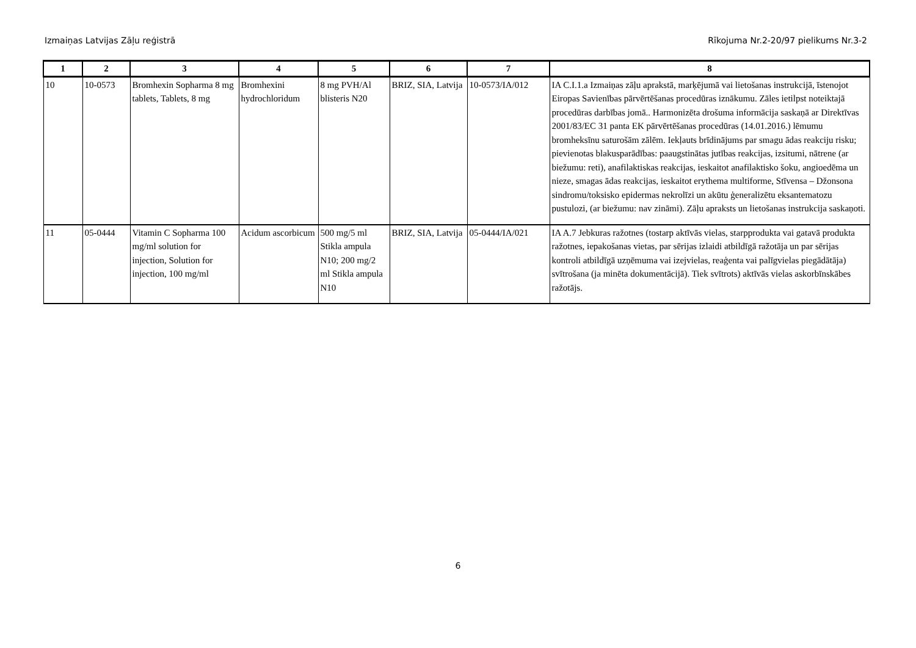Izmaiņas Latvijas Zāļu reģistrā Rīkojuma Nr.2-20/97 pielikums Nr.3-2
| 1 | 2 | 3 | 4 | 5 | 6 | 7 | 8 |
| --- | --- | --- | --- | --- | --- | --- | --- |
| 10 | 10-0573 | Bromhexin Sopharma 8 mg tablets, Tablets, 8 mg | Bromhexini hydrochloridum | 8 mg PVH/Al blisteris N20 | BRIZ, SIA, Latvija | 10-0573/IA/012 | IA C.I.1.a Izmaiņas zāļu aprakstā, marķējumā vai lietošanas instrukcijā, īstenojot Eiropas Savienības pārvērtēšanas procedūras iznākumu. Zāles ietilpst noteiktajā procedūras darbības jomā.. Harmonizēta drošuma informācija saskaņā ar Direktīvas 2001/83/EC 31 panta EK pārvērtēšanas procedūras (14.01.2016.) lēmumu bromheksīnu saturošām zālēm. Iekļauts brīdinājums par smagu ādas reakciju risku; pievienotas blakusparādības: paaugstinātas jutības reakcijas, izsitumi, nātrene (ar biežumu: reti), anafilaktiskas reakcijas, ieskaitot anafilaktisko šoku, angioedēma un nieze, smagas ādas reakcijas, ieskaitot erythema multiforme, Stīvensa – Džonsona sindromu/toksisko epidermas nekrolīzi un akūtu ģeneralizētu eksantematozu pustulozi, (ar biežumu: nav zināmi). Zāļu apraksts un lietošanas instrukcija saskaņoti. |
| 11 | 05-0444 | Vitamin C Sopharma 100 mg/ml solution for injection, Solution for injection, 100 mg/ml | Acidum ascorbicum | 500 mg/5 ml Stikla ampula N10; 200 mg/2 ml Stikla ampula N10 | BRIZ, SIA, Latvija | 05-0444/IA/021 | IA A.7 Jebkuras ražotnes (tostarp aktīvās vielas, starpprodukta vai gatavā produkta ražotnes, iepakošanas vietas, par sērijas izlaidi atbildīgā ražotāja un par sērijas kontroli atbildīgā uzņēmuma vai izejvielas, reaģenta vai palīgvielas piegādātāja) svītrošana (ja minēta dokumentācijā). Tiek svītrots) aktīvās vielas askorbīnskābes ražotājs. |
6